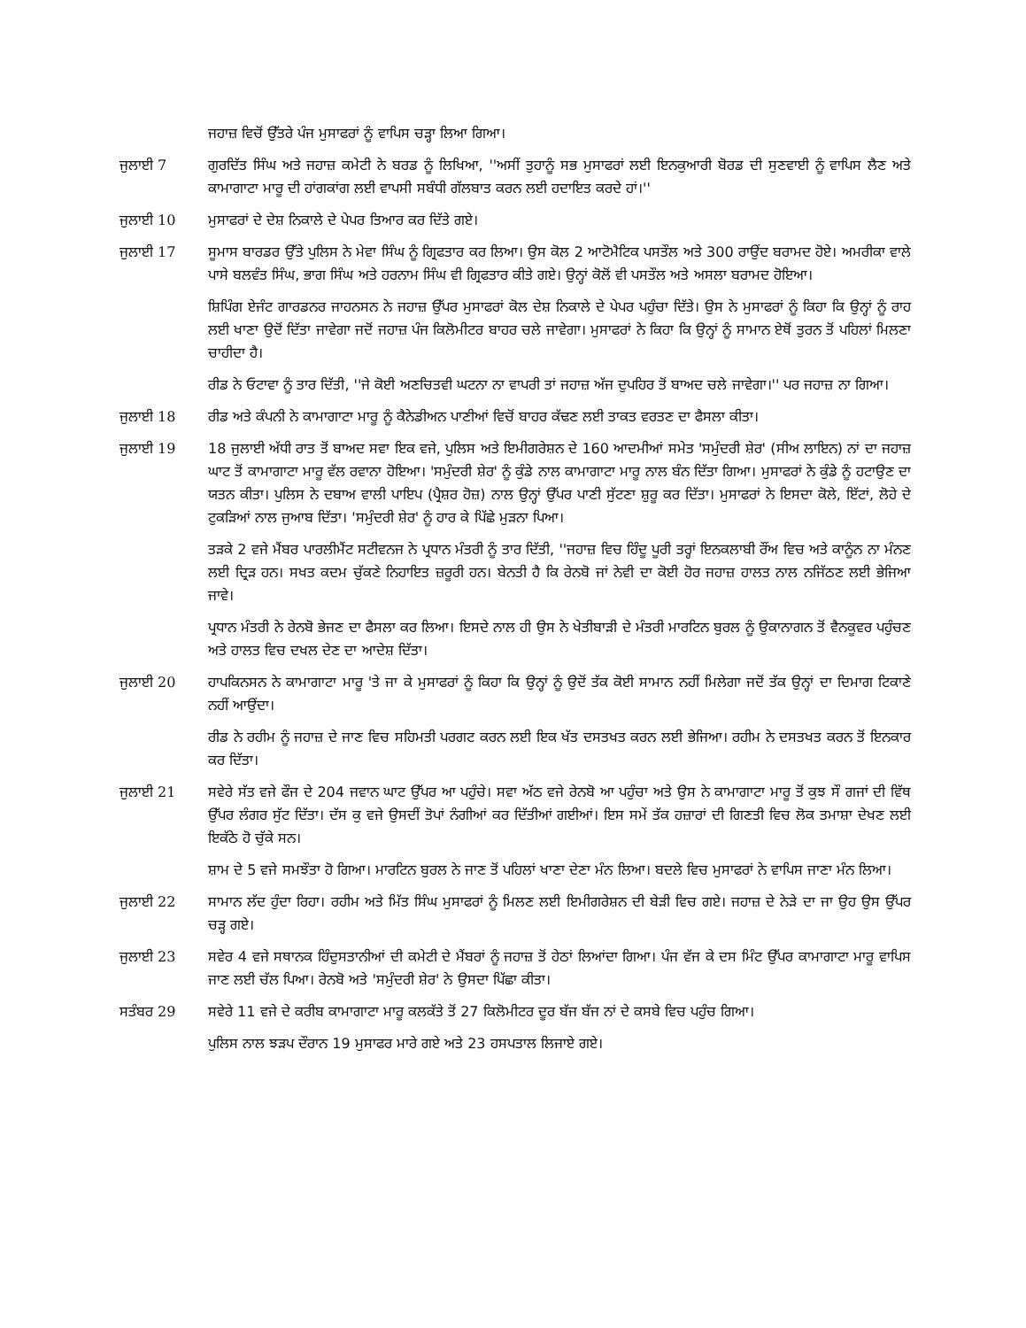ਜਹਾਜ਼ ਵਿਚੋਂ ਉੱਤਰੇ ਪੰਜ ਮੁਸਾਫਰਾਂ ਨੂੰ ਵਾਪਿਸ ਚੜ੍ਹਾ ਲਿਆ ਗਿਆ।
ਜੁਲਾਈ 7 ਗੁਰਦਿੱਤ ਸਿੰਘ ਅਤੇ ਜਹਾਜ਼ ਕਮੇਟੀ ਨੇ ਬਰਡ ਨੂੰ ਲਿਖਿਆ, ''ਅਸੀਂ ਤੁਹਾਨੂੰ ਸਭ ਮੁਸਾਫਰਾਂ ਲਈ ਇਨਕੁਆਰੀ ਬੋਰਡ ਦੀ ਸੁਣਵਾਈ ਨੂੰ ਵਾਪਿਸ ਲੈਣ ਅਤੇ ਕਾਮਾਗਾਟਾ ਮਾਰੂ ਦੀ ਹਾਂਗਕਾਂਗ ਲਈ ਵਾਪਸੀ ਸਬੰਧੀ ਗੱਲਬਾਤ ਕਰਨ ਲਈ ਹਦਾਇਤ ਕਰਦੇ ਹਾਂ।''
ਜੁਲਾਈ 10 ਮੁਸਾਫਰਾਂ ਦੇ ਦੇਸ਼ ਨਿਕਾਲੇ ਦੇ ਪੇਪਰ ਤਿਆਰ ਕਰ ਦਿੱਤੇ ਗਏ।
ਜੁਲਾਈ 17 ਸੂਮਾਸ ਬਾਰਡਰ ਉੱਤੇ ਪੁਲਿਸ ਨੇ ਮੇਵਾ ਸਿੰਘ ਨੂੰ ਗ੍ਰਿਫਤਾਰ ਕਰ ਲਿਆ। ਉਸ ਕੋਲ 2 ਆਟੋਮੈਟਿਕ ਪਸਤੌਲ ਅਤੇ 300 ਰਾਉਂਦ ਬਰਾਮਦ ਹੋਏ। ਅਮਰੀਕਾ ਵਾਲੇ ਪਾਸੇ ਬਲਵੰਤ ਸਿੰਘ, ਭਾਗ ਸਿੰਘ ਅਤੇ ਹਰਨਾਮ ਸਿੰਘ ਵੀ ਗ੍ਰਿਫਤਾਰ ਕੀਤੇ ਗਏ। ਉਨ੍ਹਾਂ ਕੋਲੋਂ ਵੀ ਪਸਤੌਲ ਅਤੇ ਅਸਲਾ ਬਰਾਮਦ ਹੋਇਆ।
ਸ਼ਿਪਿੰਗ ਏਜੰਟ ਗਾਰਡਨਰ ਜਾਹਨਸਨ ਨੇ ਜਹਾਜ਼ ਉੱਪਰ ਮੁਸਾਫਰਾਂ ਕੋਲ ਦੇਸ਼ ਨਿਕਾਲੇ ਦੇ ਪੇਪਰ ਪਹੁੰਚਾ ਦਿੱਤੇ। ਉਸ ਨੇ ਮੁਸਾਫਰਾਂ ਨੂੰ ਕਿਹਾ ਕਿ ਉਨ੍ਹਾਂ ਨੂੰ ਰਾਹ ਲਈ ਖਾਣਾ ਉਦੋਂ ਦਿੱਤਾ ਜਾਵੇਗਾ ਜਦੋਂ ਜਹਾਜ਼ ਪੰਜ ਕਿਲੋਮੀਟਰ ਬਾਹਰ ਚਲੇ ਜਾਵੇਗਾ। ਮੁਸਾਫਰਾਂ ਨੇ ਕਿਹਾ ਕਿ ਉਨ੍ਹਾਂ ਨੂੰ ਸਾਮਾਨ ਏਥੋਂ ਤੁਰਨ ਤੋਂ ਪਹਿਲਾਂ ਮਿਲਣਾ ਚਾਹੀਦਾ ਹੈ।
ਰੀਡ ਨੇ ਓਟਾਵਾ ਨੂੰ ਤਾਰ ਦਿੱਤੀ, ''ਜੇ ਕੋਈ ਅਣਚਿਤਵੀ ਘਟਨਾ ਨਾ ਵਾਪਰੀ ਤਾਂ ਜਹਾਜ਼ ਅੱਜ ਦੁਪਹਿਰ ਤੋਂ ਬਾਅਦ ਚਲੇ ਜਾਵੇਗਾ।'' ਪਰ ਜਹਾਜ਼ ਨਾ ਗਿਆ।
ਜੁਲਾਈ 18 ਰੀਡ ਅਤੇ ਕੰਪਨੀ ਨੇ ਕਾਮਾਗਾਟਾ ਮਾਰੂ ਨੂੰ ਕੈਨੇਡੀਅਨ ਪਾਣੀਆਂ ਵਿਚੋਂ ਬਾਹਰ ਕੱਢਣ ਲਈ ਤਾਕਤ ਵਰਤਣ ਦਾ ਫੈਸਲਾ ਕੀਤਾ।
ਜੁਲਾਈ 19 18 ਜੁਲਾਈ ਅੱਧੀ ਰਾਤ ਤੋਂ ਬਾਅਦ ਸਵਾ ਇਕ ਵਜੇ, ਪੁਲਿਸ ਅਤੇ ਇਮੀਗਰੇਸ਼ਨ ਦੇ 160 ਆਦਮੀਆਂ ਸਮੇਤ 'ਸਮੁੰਦਰੀ ਸ਼ੇਰ' (ਸੀਅ ਲਾਇਨ) ਨਾਂ ਦਾ ਜਹਾਜ਼ ਘਾਟ ਤੋਂ ਕਾਮਾਗਾਟਾ ਮਾਰੂ ਵੱਲ ਰਵਾਨਾ ਹੋਇਆ। 'ਸਮੁੰਦਰੀ ਸ਼ੇਰ' ਨੂੰ ਕੁੰਡੇ ਨਾਲ ਕਾਮਾਗਾਟਾ ਮਾਰੂ ਨਾਲ ਬੰਨ ਦਿੱਤਾ ਗਿਆ। ਮੁਸਾਫਰਾਂ ਨੇ ਕੁੰਡੇ ਨੂੰ ਹਟਾਉਣ ਦਾ ਯਤਨ ਕੀਤਾ। ਪੁਲਿਸ ਨੇ ਦਬਾਅ ਵਾਲੀ ਪਾਇਪ (ਪ੍ਰੈਸ਼ਰ ਹੋਜ਼) ਨਾਲ ਉਨ੍ਹਾਂ ਉੱਪਰ ਪਾਣੀ ਸੁੱਟਣਾ ਸ਼ੁਰੂ ਕਰ ਦਿੱਤਾ। ਮੁਸਾਫਰਾਂ ਨੇ ਇਸਦਾ ਕੋਲੇ, ਇੱਟਾਂ, ਲੋਹੇ ਦੇ ਟੁਕੜਿਆਂ ਨਾਲ ਜੁਆਬ ਦਿੱਤਾ। 'ਸਮੁੰਦਰੀ ਸ਼ੇਰ' ਨੂੰ ਹਾਰ ਕੇ ਪਿੱਛੇ ਮੁੜਨਾ ਪਿਆ।
ਤੜਕੇ 2 ਵਜੇ ਮੈਂਬਰ ਪਾਰਲੀਮੈਂਟ ਸਟੀਵਨਜ ਨੇ ਪ੍ਰਧਾਨ ਮੰਤਰੀ ਨੂੰ ਤਾਰ ਦਿੱਤੀ, ''ਜਹਾਜ਼ ਵਿਚ ਹਿੰਦੂ ਪੂਰੀ ਤਰ੍ਹਾਂ ਇਨਕਲਾਬੀ ਰੌਂਅ ਵਿਚ ਅਤੇ ਕਾਨੂੰਨ ਨਾ ਮੰਨਣ ਲਈ ਦ੍ਰਿੜ ਹਨ। ਸਖਤ ਕਦਮ ਚੁੱਕਣੇ ਨਿਹਾਇਤ ਜ਼ਰੂਰੀ ਹਨ। ਬੇਨਤੀ ਹੈ ਕਿ ਰੇਨਬੋ ਜਾਂ ਨੇਵੀ ਦਾ ਕੋਈ ਹੋਰ ਜਹਾਜ਼ ਹਾਲਤ ਨਾਲ ਨਜਿੱਠਣ ਲਈ ਭੇਜਿਆ ਜਾਵੇ।
ਪ੍ਰਧਾਨ ਮੰਤਰੀ ਨੇ ਰੇਨਬੋ ਭੇਜਣ ਦਾ ਫੈਸਲਾ ਕਰ ਲਿਆ। ਇਸਦੇ ਨਾਲ ਹੀ ਉਸ ਨੇ ਖੇਤੀਬਾੜੀ ਦੇ ਮੰਤਰੀ ਮਾਰਟਿਨ ਬੁਰਲ ਨੂੰ ਉਕਾਨਾਗਨ ਤੋਂ ਵੈਨਕੂਵਰ ਪਹੁੰਚਣ ਅਤੇ ਹਾਲਤ ਵਿਚ ਦਖਲ ਦੇਣ ਦਾ ਆਦੇਸ਼ ਦਿੱਤਾ।
ਜੁਲਾਈ 20 ਹਾਪਕਿਨਸਨ ਨੇ ਕਾਮਾਗਾਟਾ ਮਾਰੂ 'ਤੇ ਜਾ ਕੇ ਮੁਸਾਫਰਾਂ ਨੂੰ ਕਿਹਾ ਕਿ ਉਨ੍ਹਾਂ ਨੂੰ ਉਦੋਂ ਤੱਕ ਕੋਈ ਸਾਮਾਨ ਨਹੀਂ ਮਿਲੇਗਾ ਜਦੋਂ ਤੱਕ ਉਨ੍ਹਾਂ ਦਾ ਦਿਮਾਗ ਟਿਕਾਣੇ ਨਹੀਂ ਆਉਂਦਾ।
ਰੀਡ ਨੇ ਰਹੀਮ ਨੂੰ ਜਹਾਜ਼ ਦੇ ਜਾਣ ਵਿਚ ਸਹਿਮਤੀ ਪਰਗਟ ਕਰਨ ਲਈ ਇਕ ਖੱਤ ਦਸਤਖਤ ਕਰਨ ਲਈ ਭੇਜਿਆ। ਰਹੀਮ ਨੇ ਦਸਤਖਤ ਕਰਨ ਤੋਂ ਇਨਕਾਰ ਕਰ ਦਿੱਤਾ।
ਜੁਲਾਈ 21 ਸਵੇਰੇ ਸੱਤ ਵਜੇ ਫੌਜ ਦੇ 204 ਜਵਾਨ ਘਾਟ ਉੱਪਰ ਆ ਪਹੁੰਚੇ। ਸਵਾ ਅੱਠ ਵਜੇ ਰੇਨਬੋ ਆ ਪਹੁੰਚਾ ਅਤੇ ਉਸ ਨੇ ਕਾਮਾਗਾਟਾ ਮਾਰੂ ਤੋਂ ਕੁਝ ਸੌ ਗਜਾਂ ਦੀ ਵਿੱਥ ਉੱਪਰ ਲੰਗਰ ਸੁੱਟ ਦਿੱਤਾ। ਦੱਸ ਕੁ ਵਜੇ ਉਸਦੀਂ ਤੋਪਾਂ ਨੰਗੀਆਂ ਕਰ ਦਿੱਤੀਆਂ ਗਈਆਂ। ਇਸ ਸਮੇਂ ਤੱਕ ਹਜ਼ਾਰਾਂ ਦੀ ਗਿਣਤੀ ਵਿਚ ਲੋਕ ਤਮਾਸ਼ਾ ਦੇਖਣ ਲਈ ਇਕੱਠੇ ਹੋ ਚੁੱਕੇ ਸਨ।
ਸ਼ਾਮ ਦੇ 5 ਵਜੇ ਸਮਝੌਤਾ ਹੋ ਗਿਆ। ਮਾਰਟਿਨ ਬੁਰਲ ਨੇ ਜਾਣ ਤੋਂ ਪਹਿਲਾਂ ਖਾਣਾ ਦੇਣਾ ਮੰਨ ਲਿਆ। ਬਦਲੇ ਵਿਚ ਮੁਸਾਫਰਾਂ ਨੇ ਵਾਪਿਸ ਜਾਣਾ ਮੰਨ ਲਿਆ।
ਜੁਲਾਈ 22 ਸਾਮਾਨ ਲੱਦ ਹੁੰਦਾ ਰਿਹਾ। ਰਹੀਮ ਅਤੇ ਮਿੱਤ ਸਿੰਘ ਮੁਸਾਫਰਾਂ ਨੂੰ ਮਿਲਣ ਲਈ ਇਮੀਗਰੇਸ਼ਨ ਦੀ ਬੇੜੀ ਵਿਚ ਗਏ। ਜਹਾਜ਼ ਦੇ ਨੇੜੇ ਦਾ ਜਾ ਉਹ ਉਸ ਉੱਪਰ ਚੜ੍ਹ ਗਏ।
ਜੁਲਾਈ 23 ਸਵੇਰ 4 ਵਜੇ ਸਥਾਨਕ ਹਿੰਦੁਸਤਾਨੀਆਂ ਦੀ ਕਮੇਟੀ ਦੇ ਮੈਂਬਰਾਂ ਨੂੰ ਜਹਾਜ਼ ਤੋਂ ਹੇਠਾਂ ਲਿਆਂਦਾ ਗਿਆ। ਪੰਜ ਵੱਜ ਕੇ ਦਸ ਮਿੰਟ ਉੱਪਰ ਕਾਮਾਗਾਟਾ ਮਾਰੂ ਵਾਪਿਸ ਜਾਣ ਲਈ ਚੱਲ ਪਿਆ। ਰੇਨਬੋ ਅਤੇ 'ਸਮੁੰਦਰੀ ਸ਼ੇਰ' ਨੇ ਉਸਦਾ ਪਿੱਛਾ ਕੀਤਾ।
ਸਤੰਬਰ 29 ਸਵੇਰੇ 11 ਵਜੇ ਦੇ ਕਰੀਬ ਕਾਮਾਗਾਟਾ ਮਾਰੂ ਕਲਕੱਤੇ ਤੋਂ 27 ਕਿਲੋਮੀਟਰ ਦੂਰ ਬੱਜ ਬੱਜ ਨਾਂ ਦੇ ਕਸਬੇ ਵਿਚ ਪਹੁੰਚ ਗਿਆ।
ਪੁਲਿਸ ਨਾਲ ਝੜਪ ਦੌਰਾਨ 19 ਮੁਸਾਫਰ ਮਾਰੇ ਗਏ ਅਤੇ 23 ਹਸਪਤਾਲ ਲਿਜਾਏ ਗਏ।